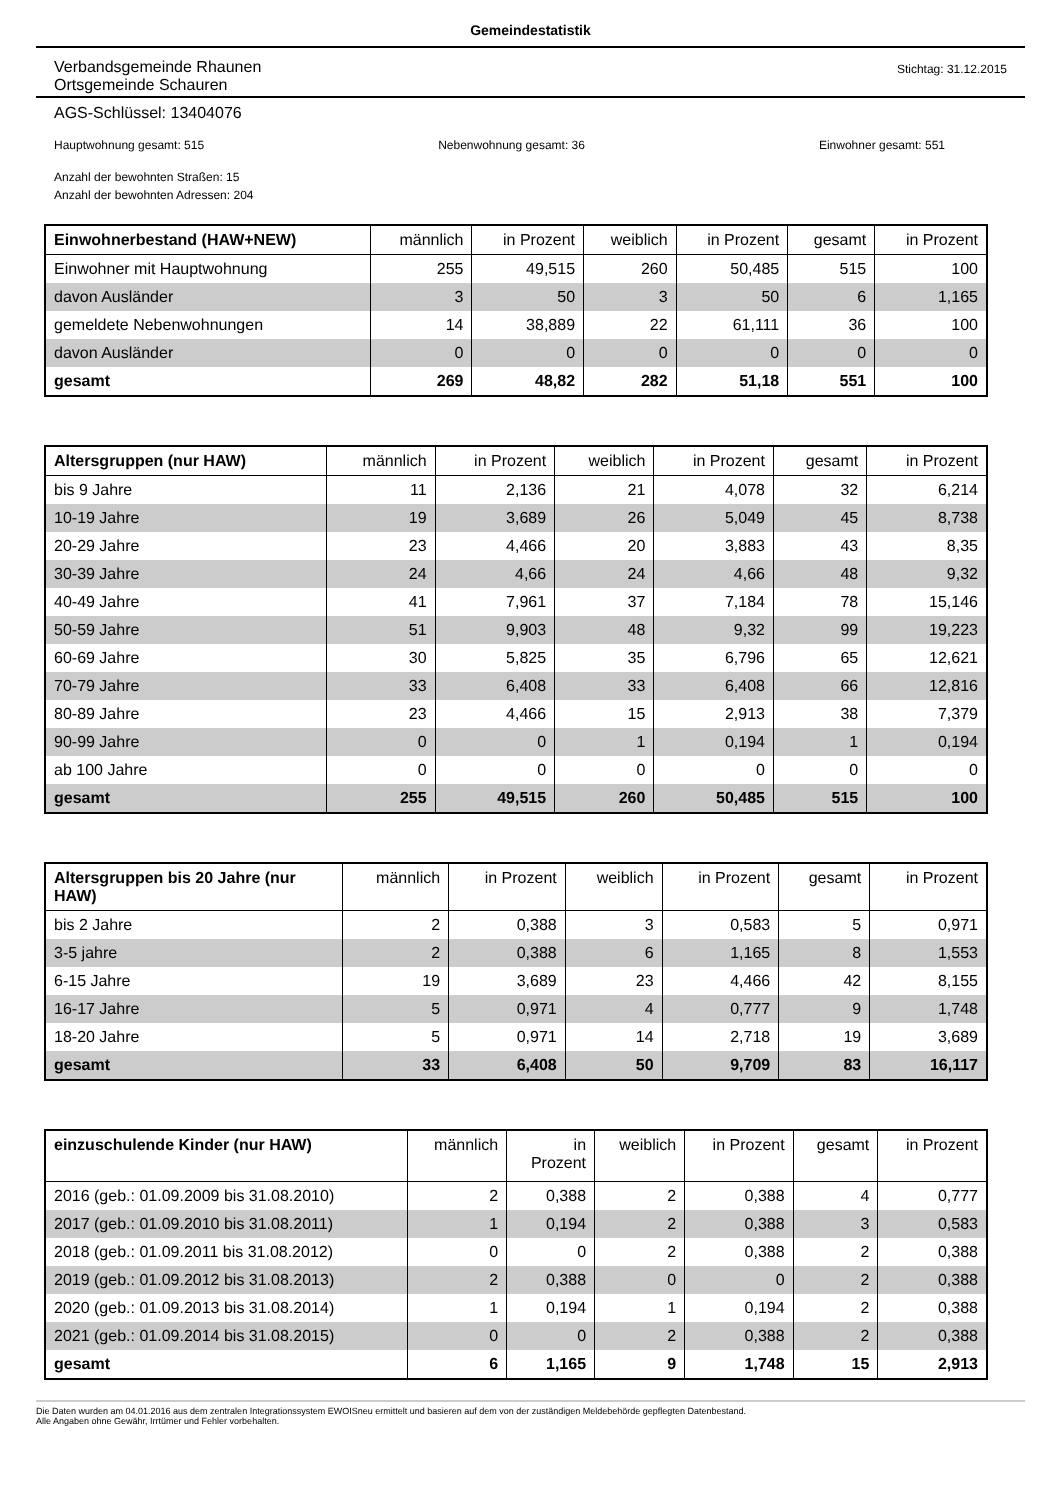Gemeindestatistik
Verbandsgemeinde Rhaunen
Ortsgemeinde Schauren
Stichtag: 31.12.2015
AGS-Schlüssel: 13404076
Hauptwohnung gesamt: 515 Nebenwohnung gesamt: 36 Einwohner gesamt: 551
Anzahl der bewohnten Straßen: 15
Anzahl der bewohnten Adressen: 204
| Einwohnerbestand (HAW+NEW) | männlich | in Prozent | weiblich | in Prozent | gesamt | in Prozent |
| --- | --- | --- | --- | --- | --- | --- |
| Einwohner mit Hauptwohnung | 255 | 49,515 | 260 | 50,485 | 515 | 100 |
| davon Ausländer | 3 | 50 | 3 | 50 | 6 | 1,165 |
| gemeldete Nebenwohnungen | 14 | 38,889 | 22 | 61,111 | 36 | 100 |
| davon Ausländer | 0 | 0 | 0 | 0 | 0 | 0 |
| gesamt | 269 | 48,82 | 282 | 51,18 | 551 | 100 |
| Altersgruppen (nur HAW) | männlich | in Prozent | weiblich | in Prozent | gesamt | in Prozent |
| --- | --- | --- | --- | --- | --- | --- |
| bis 9 Jahre | 11 | 2,136 | 21 | 4,078 | 32 | 6,214 |
| 10-19 Jahre | 19 | 3,689 | 26 | 5,049 | 45 | 8,738 |
| 20-29 Jahre | 23 | 4,466 | 20 | 3,883 | 43 | 8,35 |
| 30-39 Jahre | 24 | 4,66 | 24 | 4,66 | 48 | 9,32 |
| 40-49 Jahre | 41 | 7,961 | 37 | 7,184 | 78 | 15,146 |
| 50-59 Jahre | 51 | 9,903 | 48 | 9,32 | 99 | 19,223 |
| 60-69 Jahre | 30 | 5,825 | 35 | 6,796 | 65 | 12,621 |
| 70-79 Jahre | 33 | 6,408 | 33 | 6,408 | 66 | 12,816 |
| 80-89 Jahre | 23 | 4,466 | 15 | 2,913 | 38 | 7,379 |
| 90-99 Jahre | 0 | 0 | 1 | 0,194 | 1 | 0,194 |
| ab 100 Jahre | 0 | 0 | 0 | 0 | 0 | 0 |
| gesamt | 255 | 49,515 | 260 | 50,485 | 515 | 100 |
| Altersgruppen bis 20 Jahre (nur HAW) | männlich | in Prozent | weiblich | in Prozent | gesamt | in Prozent |
| --- | --- | --- | --- | --- | --- | --- |
| bis 2 Jahre | 2 | 0,388 | 3 | 0,583 | 5 | 0,971 |
| 3-5 jahre | 2 | 0,388 | 6 | 1,165 | 8 | 1,553 |
| 6-15 Jahre | 19 | 3,689 | 23 | 4,466 | 42 | 8,155 |
| 16-17 Jahre | 5 | 0,971 | 4 | 0,777 | 9 | 1,748 |
| 18-20 Jahre | 5 | 0,971 | 14 | 2,718 | 19 | 3,689 |
| gesamt | 33 | 6,408 | 50 | 9,709 | 83 | 16,117 |
| einzuschulende Kinder (nur HAW) | männlich | in Prozent | weiblich | in Prozent | gesamt | in Prozent |
| --- | --- | --- | --- | --- | --- | --- |
| 2016 (geb.: 01.09.2009 bis 31.08.2010) | 2 | 0,388 | 2 | 0,388 | 4 | 0,777 |
| 2017 (geb.: 01.09.2010 bis 31.08.2011) | 1 | 0,194 | 2 | 0,388 | 3 | 0,583 |
| 2018 (geb.: 01.09.2011 bis 31.08.2012) | 0 | 0 | 2 | 0,388 | 2 | 0,388 |
| 2019 (geb.: 01.09.2012 bis 31.08.2013) | 2 | 0,388 | 0 | 0 | 2 | 0,388 |
| 2020 (geb.: 01.09.2013 bis 31.08.2014) | 1 | 0,194 | 1 | 0,194 | 2 | 0,388 |
| 2021 (geb.: 01.09.2014 bis 31.08.2015) | 0 | 0 | 2 | 0,388 | 2 | 0,388 |
| gesamt | 6 | 1,165 | 9 | 1,748 | 15 | 2,913 |
Die Daten wurden am 04.01.2016 aus dem zentralen Integrationssystem EWOISneu ermittelt und basieren auf dem von der zuständigen Meldebehörde gepflegten Datenbestand.
Alle Angaben ohne Gewähr, Irrtümer und Fehler vorbehalten.